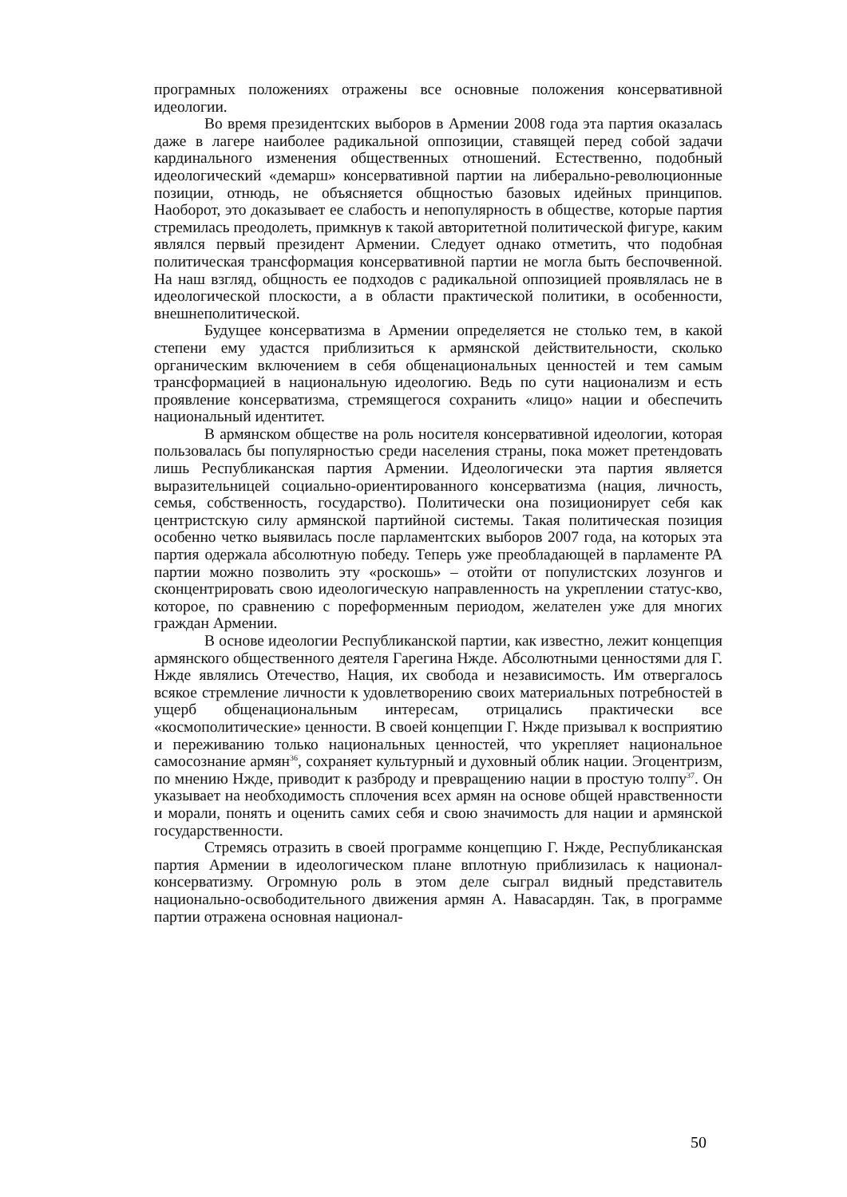програмных положениях отражены все основные положения консервативной идеологии.
Во время президентских выборов в Армении 2008 года эта партия оказалась даже в лагере наиболее радикальной оппозиции, ставящей перед собой задачи кардинального изменения общественных отношений. Естественно, подобный идеологический «демарш» консервативной партии на либерально-революционные позиции, отнюдь, не объясняется общностью базовых идейных принципов. Наоборот, это доказывает ее слабость и непопулярность в обществе, которые партия стремилась преодолеть, примкнув к такой авторитетной политической фигуре, каким являлся первый президент Армении. Следует однако отметить, что подобная политическая трансформация консервативной партии не могла быть беспочвенной. На наш взгляд, общность ее подходов с радикальной оппозицией проявлялась не в идеологической плоскости, а в области практической политики, в особенности, внешнеполитической.
Будущее консерватизма в Армении определяется не столько тем, в какой степени ему удастся приблизиться к армянской действительности, сколько органическим включением в себя общенациональных ценностей и тем самым трансформацией в национальную идеологию. Ведь по сути национализм и есть проявление консерватизма, стремящегося сохранить «лицо» нации и обеспечить национальный идентитет.
В армянском обществе на роль носителя консервативной идеологии, которая пользовалась бы популярностью среди населения страны, пока может претендовать лишь Республиканская партия Армении. Идеологически эта партия является выразительницей социально-ориентированного консерватизма (нация, личность, семья, собственность, государство). Политически она позиционирует себя как центристскую силу армянской партийной системы. Такая политическая позиция особенно четко выявилась после парламентских выборов 2007 года, на которых эта партия одержала абсолютную победу. Теперь уже преобладающей в парламенте РА партии можно позволить эту «роскошь» – отойти от популистских лозунгов и сконцентрировать свою идеологическую направленность на укреплении статус-кво, которое, по сравнению с пореформенным периодом, желателен уже для многих граждан Армении.
В основе идеологии Республиканской партии, как известно, лежит концепция армянского общественного деятеля Гарегина Нжде. Абсолютными ценностями для Г. Нжде являлись Отечество, Нация, их свобода и независимость. Им отвергалось всякое стремление личности к удовлетворению своих материальных потребностей в ущерб общенациональным интересам, отрицались практически все «космополитические» ценности. В своей концепции Г. Нжде призывал к восприятию и переживанию только национальных ценностей, что укрепляет национальное самосознание армян<sup>36</sup>, сохраняет культурный и духовный облик нации. Эгоцентризм, по мнению Нжде, приводит к разброду и превращению нации в простую толпу<sup>37</sup>. Он указывает на необходимость сплочения всех армян на основе общей нравственности и морали, понять и оценить самих себя и свою значимость для нации и армянской государственности.
Стремясь отразить в своей программе концепцию Г. Нжде, Республиканская партия Армении в идеологическом плане вплотную приблизилась к национал-консерватизму. Огромную роль в этом деле сыграл видный представитель национально-освободительного движения армян А. Навасардян. Так, в программе партии отражена основная национал-
50